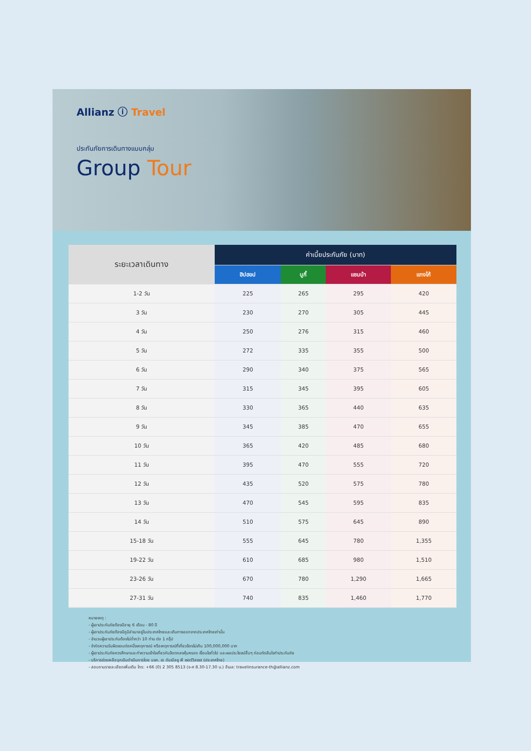Allianz ⓘ Travel
ประกันภัยการเดินทางแบบกลุ่ม
Group Tour
| ระยะเวลาเดินทาง | ค่าเบี้ยประกันภัย (บาท) | | | |
| --- | --- | --- | --- | --- |
| | ฮิปฮอป | บูกี้ | แซมบ้า | แทงโก้ |
| 1-2 วัน | 225 | 265 | 295 | 420 |
| 3 วัน | 230 | 270 | 305 | 445 |
| 4 วัน | 250 | 276 | 315 | 460 |
| 5 วัน | 272 | 335 | 355 | 500 |
| 6 วัน | 290 | 340 | 375 | 565 |
| 7 วัน | 315 | 345 | 395 | 605 |
| 8 วัน | 330 | 365 | 440 | 635 |
| 9 วัน | 345 | 385 | 470 | 655 |
| 10 วัน | 365 | 420 | 485 | 680 |
| 11 วัน | 395 | 470 | 555 | 720 |
| 12 วัน | 435 | 520 | 575 | 780 |
| 13 วัน | 470 | 545 | 595 | 835 |
| 14 วัน | 510 | 575 | 645 | 890 |
| 15-18 วัน | 555 | 645 | 780 | 1,355 |
| 19-22 วัน | 610 | 685 | 980 | 1,510 |
| 23-26 วัน | 670 | 780 | 1,290 | 1,665 |
| 27-31 วัน | 740 | 835 | 1,460 | 1,770 |
หมายเหตุ :
- ผู้เอาประกันภัยต้องมีอายุ 6 เดือน - 80 ปี
- ผู้เอาประกันภัยต้องมีภูมิลำเนาอยู่ในประเทศไทยและเดินทางออกจากประเทศไทยเท่านั้น
- จำนวนผู้เอาประกันต้องไม่ต่ำกว่า 10 ท่าน ต่อ 1 กรุ๊ป
- จำกัดความรับผิดชอบต่อหนึ่งเหตุการณ์ หรือเหตุการณ์ที่เกี่ยวข้องไม่เกิน 100,000,000 บาท
- ผู้เอาประกันภัยควรศึกษาและทำความเข้าใจเกี่ยวกับข้อตกลงคุ้มครอง เงื่อนไขทั่วไป และผลประโยชน์อื่นๆ ก่อนตัดสินใจทำประกันภัย
- บริการช่วยเหลือฉุกเฉินดำเนินการโดย บจก. เอ ดับเบิลยู พี เซอร์วิสเซส (ประเทศไทย)
- สอบถามรายละเอียดเพิ่มเติม โทร: +66 (0) 2 305 8513 (จ-ศ 8.30-17.30 น.) อีเมล: travelinsurance-th@allianz.com